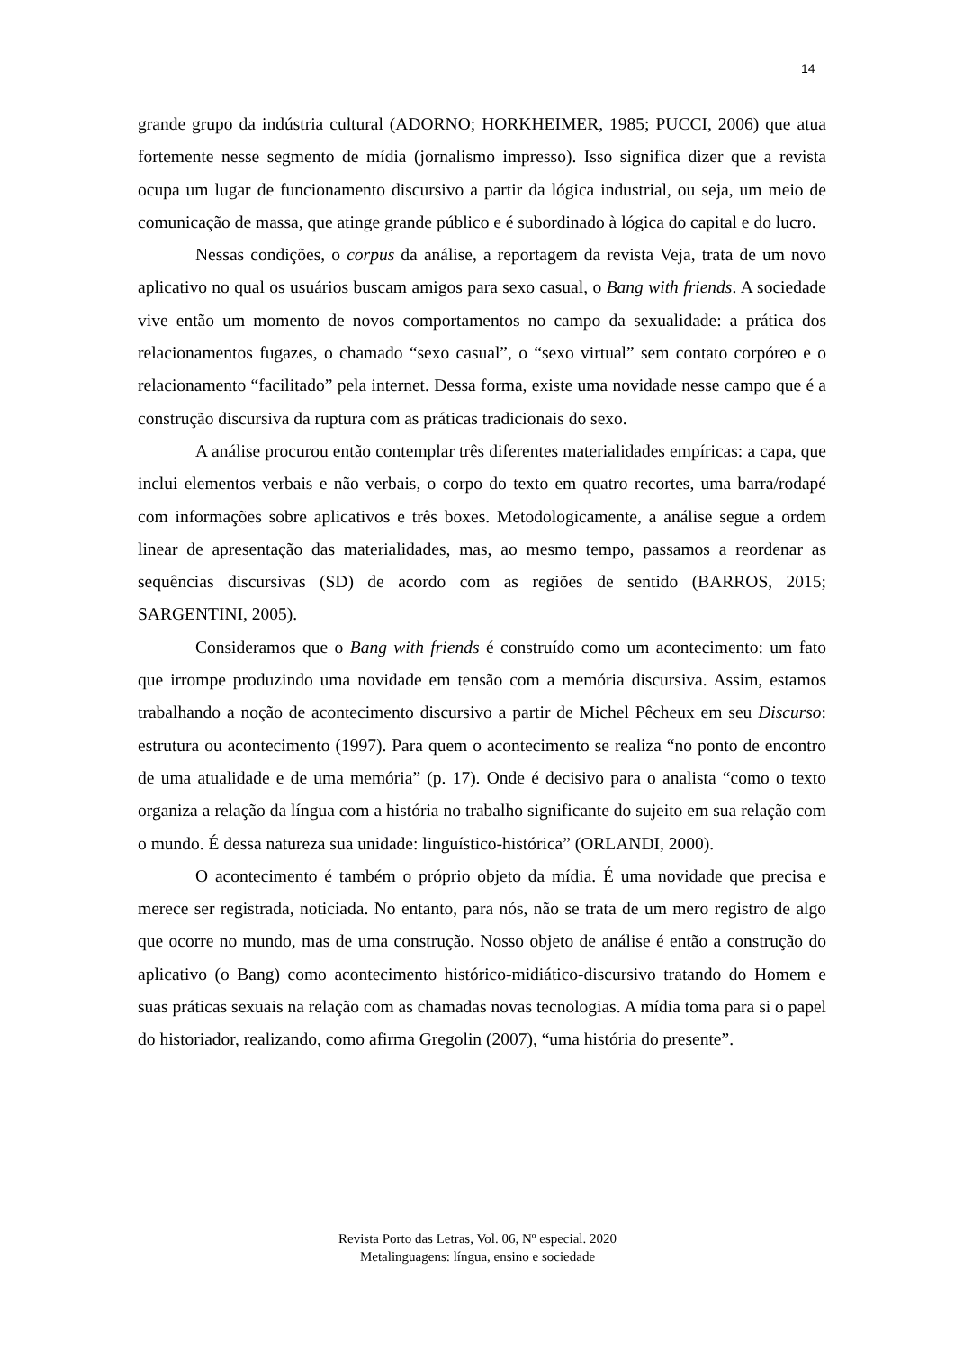14
grande grupo da indústria cultural (ADORNO; HORKHEIMER, 1985; PUCCI, 2006) que atua fortemente nesse segmento de mídia (jornalismo impresso). Isso significa dizer que a revista ocupa um lugar de funcionamento discursivo a partir da lógica industrial, ou seja, um meio de comunicação de massa, que atinge grande público e é subordinado à lógica do capital e do lucro.
Nessas condições, o corpus da análise, a reportagem da revista Veja, trata de um novo aplicativo no qual os usuários buscam amigos para sexo casual, o Bang with friends. A sociedade vive então um momento de novos comportamentos no campo da sexualidade: a prática dos relacionamentos fugazes, o chamado “sexo casual”, o “sexo virtual” sem contato corpóreo e o relacionamento “facilitado” pela internet. Dessa forma, existe uma novidade nesse campo que é a construção discursiva da ruptura com as práticas tradicionais do sexo.
A análise procurou então contemplar três diferentes materialidades empíricas: a capa, que inclui elementos verbais e não verbais, o corpo do texto em quatro recortes, uma barra/rodapé com informações sobre aplicativos e três boxes. Metodologicamente, a análise segue a ordem linear de apresentação das materialidades, mas, ao mesmo tempo, passamos a reordenar as sequências discursivas (SD) de acordo com as regiões de sentido (BARROS, 2015; SARGENTINI, 2005).
Consideramos que o Bang with friends é construído como um acontecimento: um fato que irrompe produzindo uma novidade em tensão com a memória discursiva. Assim, estamos trabalhando a noção de acontecimento discursivo a partir de Michel Pêcheux em seu Discurso: estrutura ou acontecimento (1997). Para quem o acontecimento se realiza “no ponto de encontro de uma atualidade e de uma memória” (p. 17). Onde é decisivo para o analista “como o texto organiza a relação da língua com a história no trabalho significante do sujeito em sua relação com o mundo. É dessa natureza sua unidade: linguístico-histórica” (ORLANDI, 2000).
O acontecimento é também o próprio objeto da mídia. É uma novidade que precisa e merece ser registrada, noticiada. No entanto, para nós, não se trata de um mero registro de algo que ocorre no mundo, mas de uma construção. Nosso objeto de análise é então a construção do aplicativo (o Bang) como acontecimento histórico-midiático-discursivo tratando do Homem e suas práticas sexuais na relação com as chamadas novas tecnologias. A mídia toma para si o papel do historiador, realizando, como afirma Gregolin (2007), “uma história do presente”.
Revista Porto das Letras, Vol. 06, Nº especial. 2020
Metalinguagens: língua, ensino e sociedade